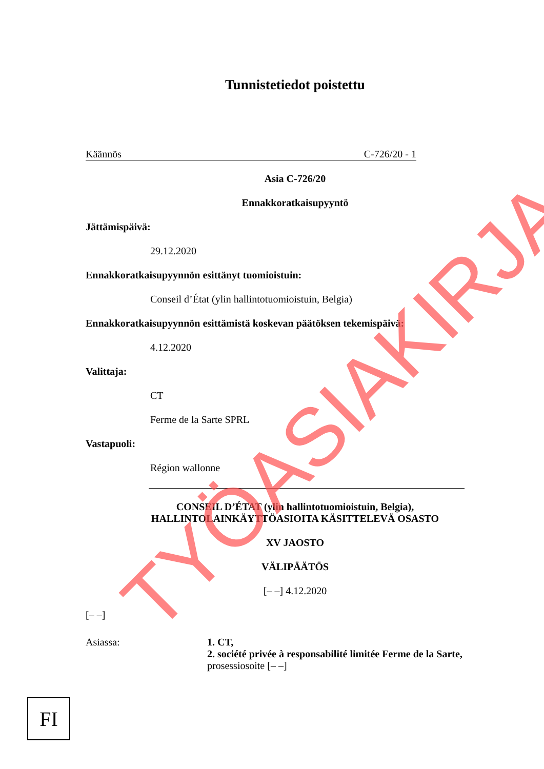Tunnistetiedot poistettu
Käännös C-726/20 - 1
Asia C-726/20
Ennakkoratkaisupyyntö
Jättämispäivä:
29.12.2020
Ennakkoratkaisupyynnön esittänyt tuomioistuin:
Conseil d’État (ylin hallintotuomioistuin, Belgia)
Ennakkoratkaisupyynnön esittämistä koskevan päätöksen tekemispäivä:
4.12.2020
Valittaja:
CT
Ferme de la Sarte SPRL
Vastapuoli:
Région wallonne
CONSEIL D’ÉTAT (ylin hallintotuomioistuin, Belgia),
HALLINTOLAINKÄYTTÖASIOITA KÄSITTELEVÄ OSASTO
XV JAOSTO
VÄLIPÄÄTÖS
[– –] 4.12.2020
[– –]
Asiassa: 1. CT,
2. société privée à responsabilité limitée Ferme de la Sarte,
prosessiosoite [– –]
FI
TYÖASIAKIRJA